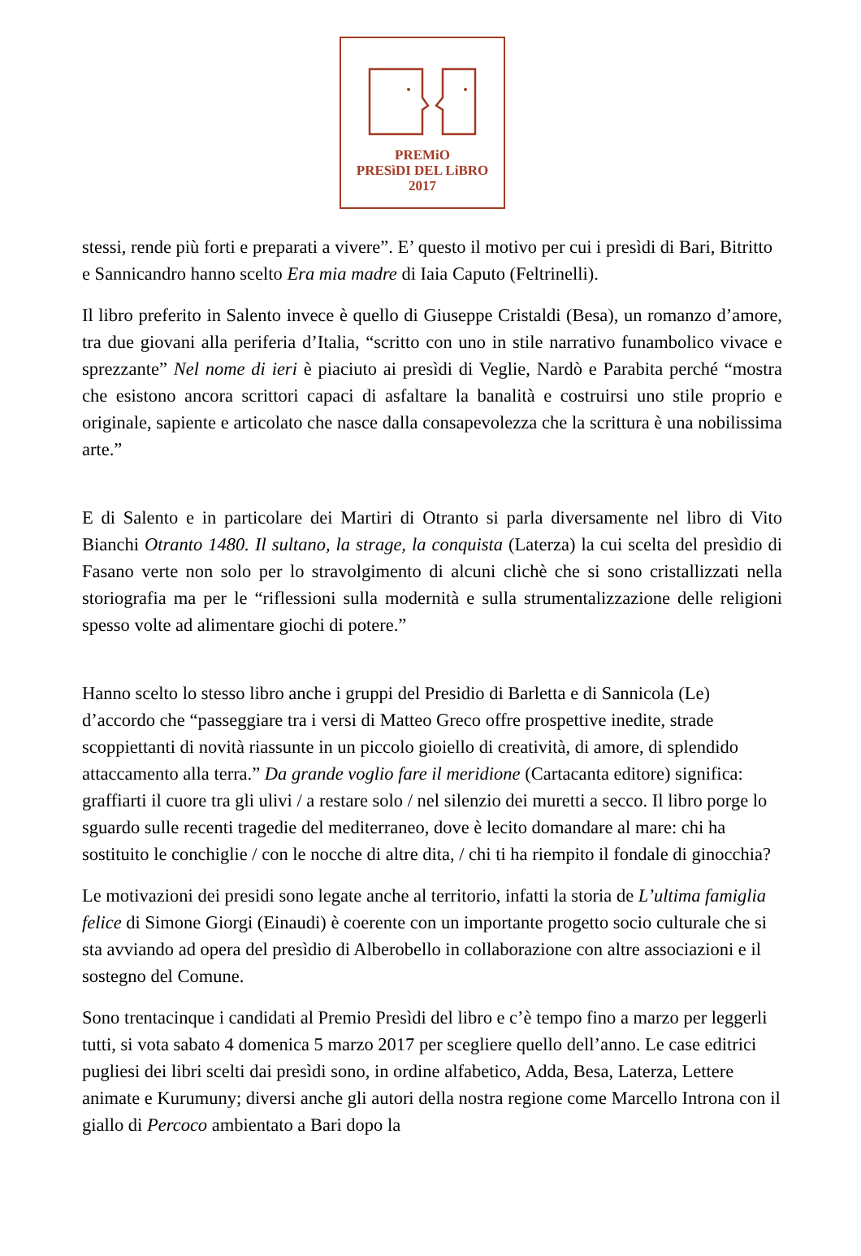PREMiO
PRESìDI DEL LiBRO
2017
stessi, rende più forti e preparati a vivere”. E’ questo il motivo per cui i presìdi di Bari, Bitritto e Sannicandro hanno scelto Era mia madre di Iaia Caputo (Feltrinelli).
Il libro preferito in Salento invece è quello di Giuseppe Cristaldi (Besa), un romanzo d’amore, tra due giovani alla periferia d’Italia, “scritto con uno in stile narrativo funambolico vivace e sprezzante” Nel nome di ieri è piaciuto ai presìdi di Veglie, Nardò e Parabita perché “mostra che esistono ancora scrittori capaci di asfaltare la banalità e costruirsi uno stile proprio e originale, sapiente e articolato che nasce dalla consapevolezza che la scrittura è una nobilissima arte.”
E di Salento e in particolare dei Martiri di Otranto si parla diversamente nel libro di Vito Bianchi Otranto 1480. Il sultano, la strage, la conquista (Laterza) la cui scelta del presìdio di Fasano verte non solo per lo stravolgimento di alcuni clichè che si sono cristallizzati nella storiografia ma per le “riflessioni sulla modernità e sulla strumentalizzazione delle religioni spesso volte ad alimentare giochi di potere.”
Hanno scelto lo stesso libro anche i gruppi del Presidio di Barletta e di Sannicola (Le) d’accordo che “passeggiare tra i versi di Matteo Greco offre prospettive inedite, strade scoppiettanti di novità riassunte in un piccolo gioiello di creatività, di amore, di splendido attaccamento alla terra.” Da grande voglio fare il meridione (Cartacanta editore) significa: graffiarti il cuore tra gli ulivi / a restare solo / nel silenzio dei muretti a secco. Il libro porge lo sguardo sulle recenti tragedie del mediterraneo, dove è lecito domandare al mare: chi ha sostituito le conchiglie / con le nocche di altre dita, / chi ti ha riempito il fondale di ginocchia?
Le motivazioni dei presidi sono legate anche al territorio, infatti la storia de L’ultima famiglia felice di Simone Giorgi (Einaudi) è coerente con un importante progetto socio culturale che si sta avviando ad opera del presìdio di Alberobello in collaborazione con altre associazioni e il sostegno del Comune.
Sono trentacinque i candidati al Premio Presìdi del libro e c’è tempo fino a marzo per leggerli tutti, si vota sabato 4 domenica 5 marzo 2017 per scegliere quello dell’anno. Le case editrici pugliesi dei libri scelti dai presìdi sono, in ordine alfabetico, Adda, Besa, Laterza, Lettere animate e Kurumuny; diversi anche gli autori della nostra regione come Marcello Introna con il giallo di Percoco ambientato a Bari dopo la